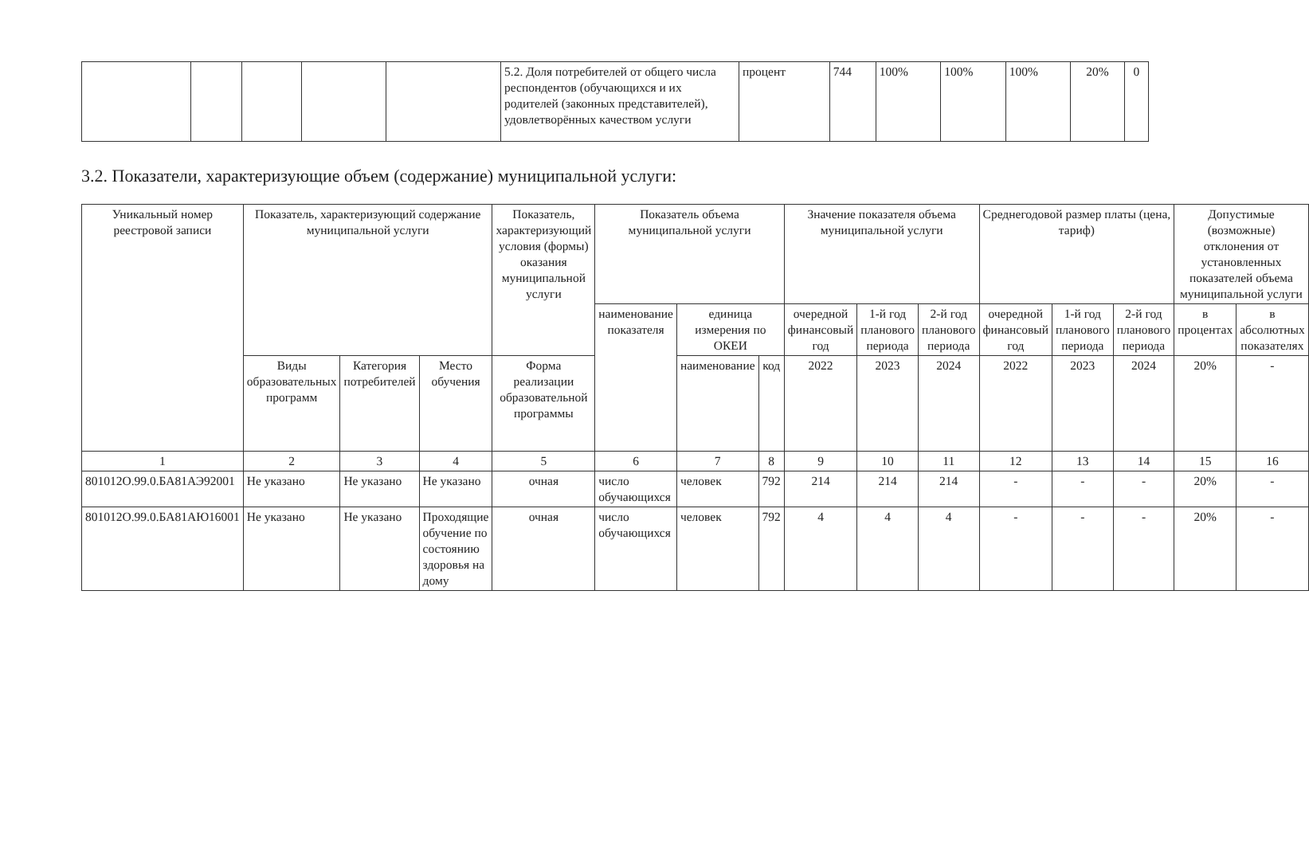| | | | | | 5.2. Доля потребителей от общего числа респондентов (обучающихся и их родителей (законных представителей), удовлетворённых качеством услуги | процент | 744 | 100% | 100% | 100% | 20% | 0 |
3.2. Показатели, характеризующие объем (содержание) муниципальной услуги:
| Уникальный номер реестровой записи | Показатель, характеризующий содержание муниципальной услуги | | | Показатель, характеризующий условия (формы) оказания муниципальной услуги | Показатель объема муниципальной услуги | | | Значение показателя объема муниципальной услуги | | | Среднегодовой размер платы (цена, тариф) | | | Допустимые (возможные) отклонения от установленных показателей объема муниципальной услуги | |
| --- | --- | --- | --- | --- | --- | --- | --- | --- | --- | --- | --- | --- | --- | --- | --- |
| | | | | | наименование показателя | единица измерения по ОКЕИ | | очередной финансовый год | 1-й год планового периода | 2-й год планового периода | очередной финансовый год | 1-й год планового периода | 2-й год планового периода | в процентах | в абсолютных показателях |
| | Виды образовательных программ | Категория потребителей | Место обучения | Форма реализации образовательной программы | | наименование | код | 2022 | 2023 | 2024 | 2022 | 2023 | 2024 | 20% | - |
| 1 | 2 | 3 | 4 | 5 | 6 | 7 | 8 | 9 | 10 | 11 | 12 | 13 | 14 | 15 | 16 |
| 801012О.99.0.БА81АЭ92001 | Не указано | Не указано | Не указано | очная | число обучающихся | человек | 792 | 214 | 214 | 214 | - | - | - | 20% | - |
| 801012О.99.0.БА81АЮ16001 | Не указано | Не указано | Проходящие обучение по состоянию здоровья на дому | очная | число обучающихся | человек | 792 | 4 | 4 | 4 | - | - | - | 20% | - |